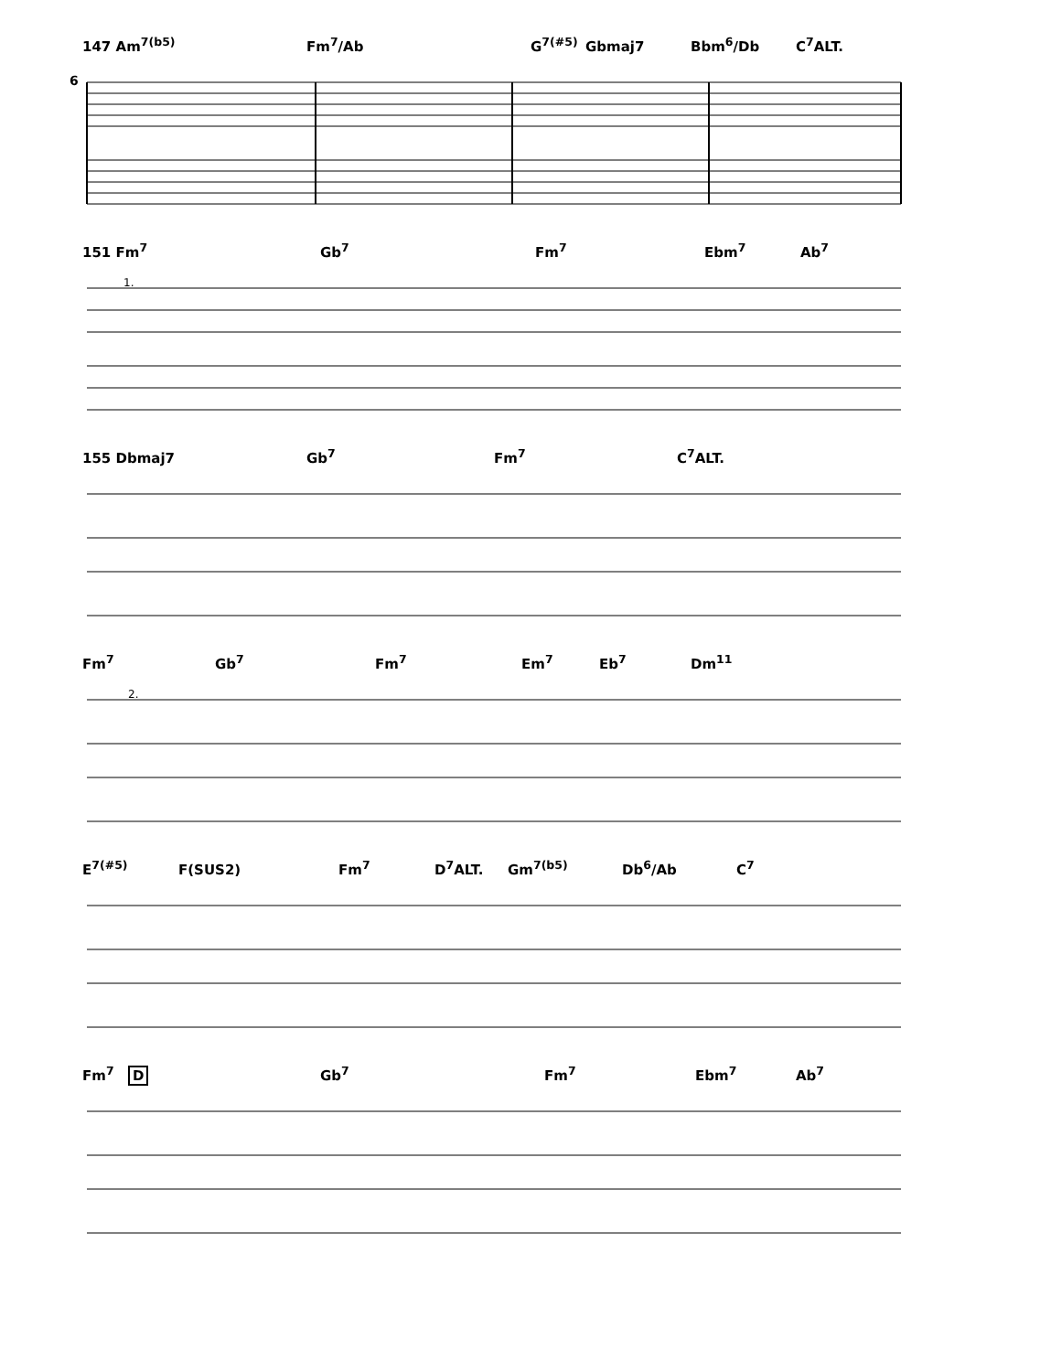6
147 Am<sup>7(b5)</sup> Fm<sup>7</sup>/Ab G<sup>7(#5)</sup> Gbmaj7 Bbm<sup>6</sup>/Db C<sup>7</sup>ALT.
151 Fm<sup>7</sup> Gb<sup>7</sup> Fm<sup>7</sup> Ebm<sup>7</sup> Ab<sup>7</sup>
1.
155 Dbmaj7 Gb<sup>7</sup> Fm<sup>7</sup> C<sup>7</sup>ALT.
Fm<sup>7</sup> Gb<sup>7</sup> Fm<sup>7</sup> Em<sup>7</sup> Eb<sup>7</sup> Dm<sup>11</sup>
2.
E<sup>7(#5)</sup> F(SUS2) Fm<sup>7</sup> D<sup>7</sup>ALT. Gm<sup>7(b5)</sup> Db<sup>6</sup>/Ab C<sup>7</sup>
Fm<sup>7</sup> D Gb<sup>7</sup> Fm<sup>7</sup> Ebm<sup>7</sup> Ab<sup>7</sup>